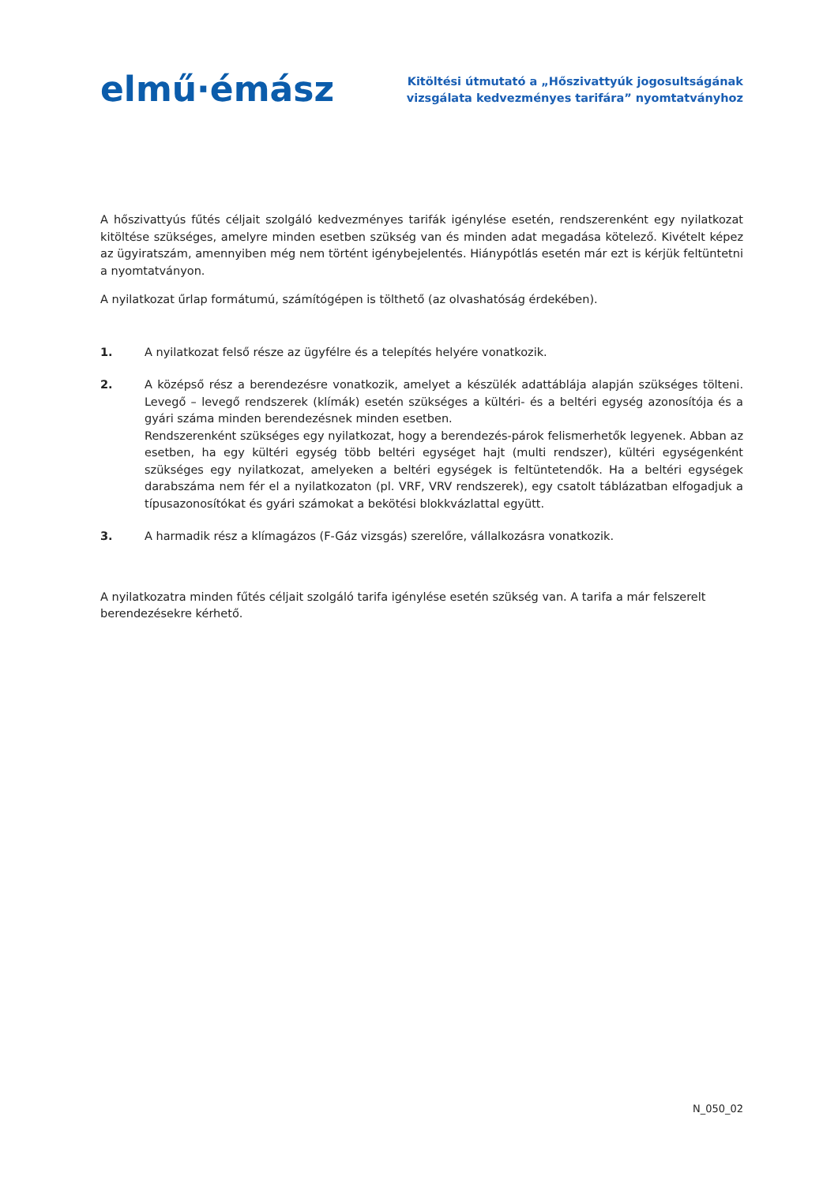elmű·émász
Kitöltési útmutató a „Hőszivattyúk jogosultságának
vizsgálata kedvezményes tarifára” nyomtatványhoz
A hőszivattyús fűtés céljait szolgáló kedvezményes tarifák igénylése esetén, rendszerenként egy nyilatkozat kitöltése szükséges, amelyre minden esetben szükség van és minden adat megadása kötelező. Kivételt képez az ügyiratszám, amennyiben még nem történt igénybejelentés. Hiánypótlás esetén már ezt is kérjük feltüntetni a nyomtatványon.
A nyilatkozat űrlap formátumú, számítógépen is tölthető (az olvashatóság érdekében).
1. A nyilatkozat felső része az ügyfélre és a telepítés helyére vonatkozik.
2. A középső rész a berendezésre vonatkozik, amelyet a készülék adattáblája alapján szükséges tölteni. Levegő – levegő rendszerek (klímák) esetén szükséges a kültéri- és a beltéri egység azonosítója és a gyári száma minden berendezésnek minden esetben.
Rendszerenként szükséges egy nyilatkozat, hogy a berendezés-párok felismerhetők legyenek. Abban az esetben, ha egy kültéri egység több beltéri egységet hajt (multi rendszer), kültéri egységenként szükséges egy nyilatkozat, amelyeken a beltéri egységek is feltüntetendők. Ha a beltéri egységek darabszáma nem fér el a nyilatkozaton (pl. VRF, VRV rendszerek), egy csatolt táblázatban elfogadjuk a típusazonosítókat és gyári számokat a bekötési blokkvázlattal együtt.
3. A harmadik rész a klímagázos (F-Gáz vizsgás) szerelőre, vállalkozásra vonatkozik.
A nyilatkozatra minden fűtés céljait szolgáló tarifa igénylése esetén szükség van. A tarifa a már felszerelt
berendezésekre kérhető.
N_050_02